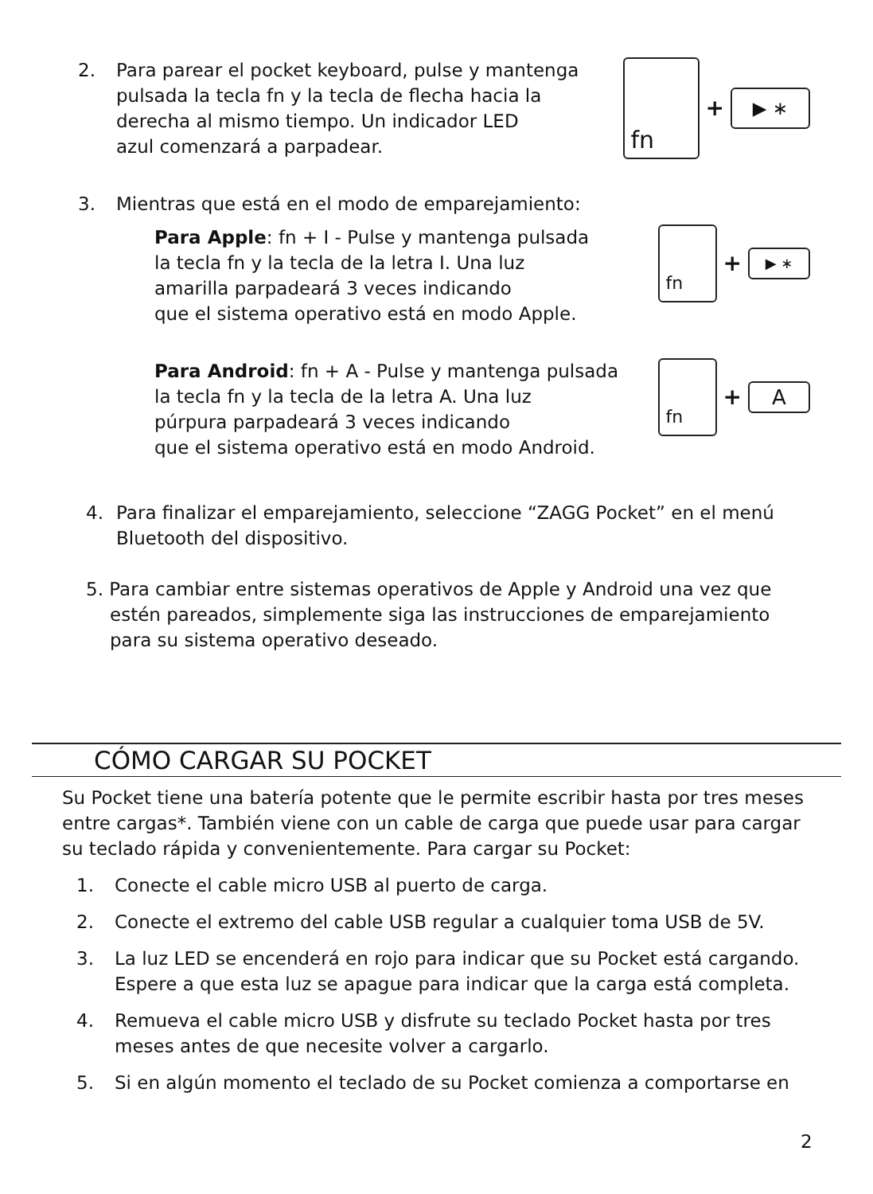2. Para parear el pocket keyboard, pulse y mantenga
pulsada la tecla fn y la tecla de flecha hacia la
derecha al mismo tiempo. Un indicador LED
azul comenzará a parpadear.
fn + ▶ ∗
3. Mientras que está en el modo de emparejamiento:
Para Apple: fn + I - Pulse y mantenga pulsada
la tecla fn y la tecla de la letra I. Una luz
amarilla parpadeará 3 veces indicando
que el sistema operativo está en modo Apple.
fn + ▶ ∗
Para Android: fn + A - Pulse y mantenga pulsada
la tecla fn y la tecla de la letra A. Una luz
púrpura parpadeará 3 veces indicando
que el sistema operativo está en modo Android.
fn + A
4. Para finalizar el emparejamiento, seleccione “ZAGG Pocket” en el menú
Bluetooth del dispositivo.
5. Para cambiar entre sistemas operativos de Apple y Android una vez que
estén pareados, simplemente siga las instrucciones de emparejamiento
para su sistema operativo deseado.
CÓMO CARGAR SU POCKET
Su Pocket tiene una batería potente que le permite escribir hasta por tres meses entre cargas*. También viene con un cable de carga que puede usar para cargar su teclado rápida y convenientemente. Para cargar su Pocket:
1. Conecte el cable micro USB al puerto de carga.
2. Conecte el extremo del cable USB regular a cualquier toma USB de 5V.
3. La luz LED se encenderá en rojo para indicar que su Pocket está cargando.
Espere a que esta luz se apague para indicar que la carga está completa.
4. Remueva el cable micro USB y disfrute su teclado Pocket hasta por tres
meses antes de que necesite volver a cargarlo.
5. Si en algún momento el teclado de su Pocket comienza a comportarse en
2